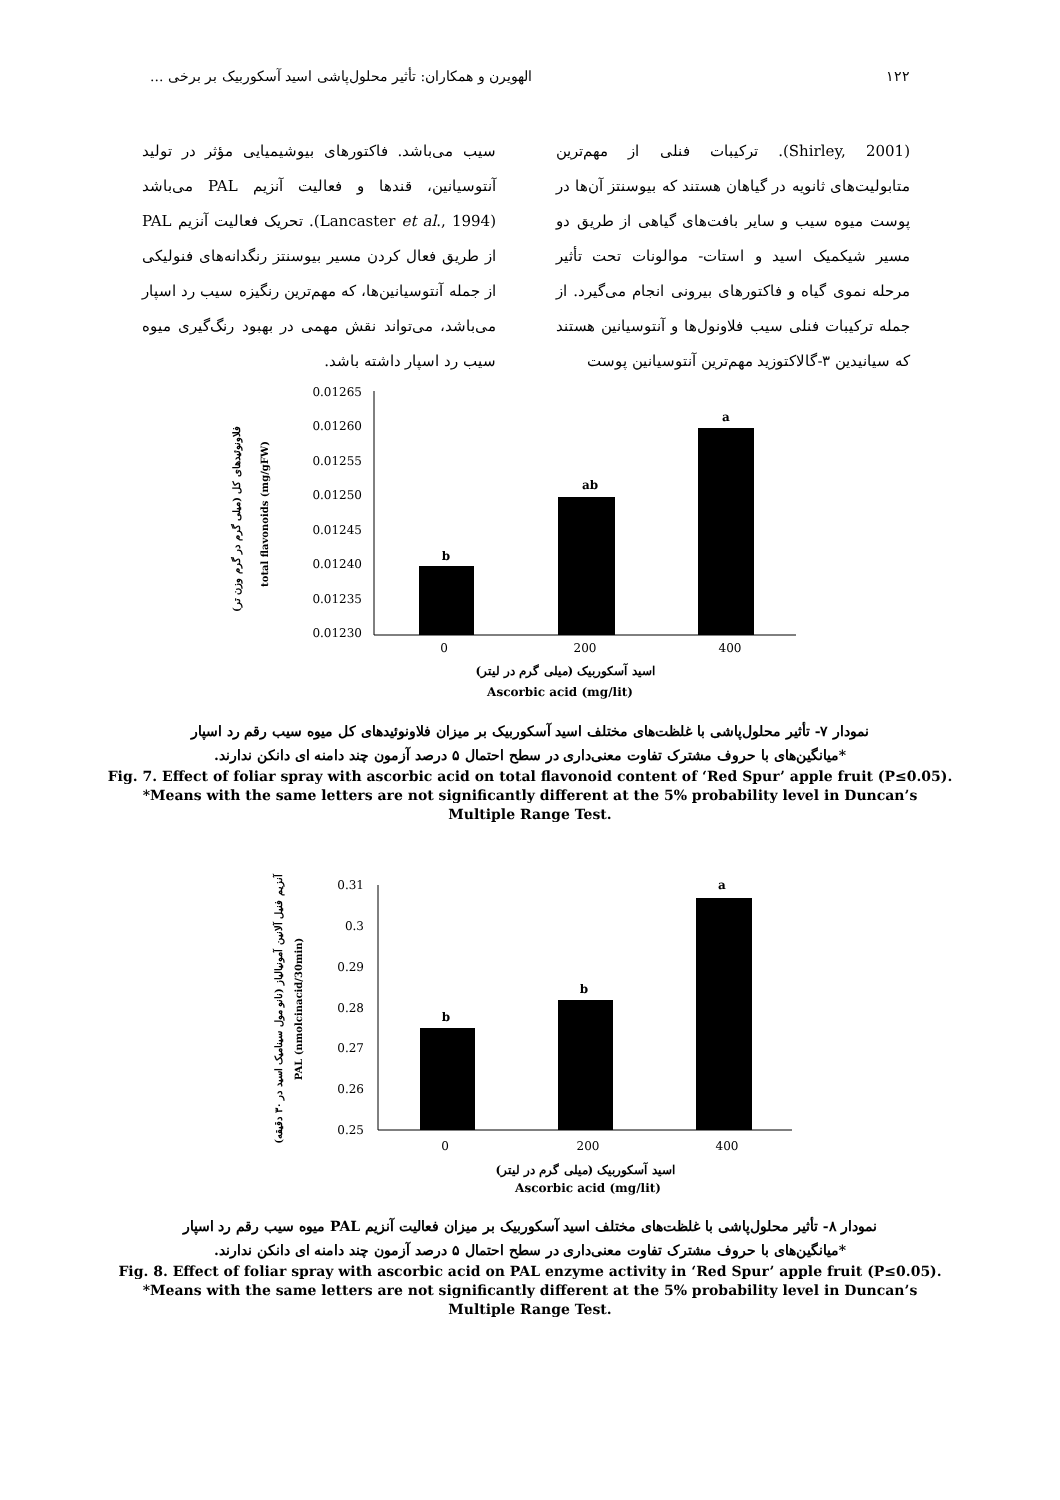۱۲۲ الهویرن و همکاران: تأثیر محلول‌پاشی اسید آسکوربیک بر برخی ...
(Shirley, 2001). ترکیبات فنلی از مهم‌ترین متابولیت‌های ثانویه در گیاهان هستند که بیوسنتز آن‌ها در پوست میوه سیب و سایر بافت‌های گیاهی از طریق دو مسیر شیکمیک اسید و استات- موالونات تحت تأثیر مرحله نموی گیاه و فاکتورهای بیرونی انجام می‌گیرد. از جمله ترکیبات فنلی سیب فلاونول‌ها و آنتوسیانین هستند که سیانیدین ۳-گالاکتوزید مهم‌ترین آنتوسیانین پوست
سیب می‌باشد. فاکتورهای بیوشیمیایی مؤثر در تولید آنتوسیانین، قندها و فعالیت آنزیم PAL می‌باشد (Lancaster et al., 1994). تحریک فعالیت آنزیم PAL از طریق فعال کردن مسیر بیوسنتز رنگدانه‌های فنولیکی از جمله آنتوسیانین‌ها، که مهم‌ترین رنگیزه سیب رد اسپار می‌باشد، می‌تواند نقش مهمی در بهبود رنگ‌گیری میوه سیب رد اسپار داشته باشد.
فلاونوئیدهای کل (میلی گرم در گرم وزن تر)
total flavonoids (mg/gFW)
0.01265
0.01260
0.01255
0.01250
0.01245
0.01240
0.01235
0.01230
b
ab
a
0
200
400
اسید آسکوربیک (میلی گرم در لیتر)
Ascorbic acid (mg/lit)
نمودار ۷- تأثیر محلول‌پاشی با غلظت‌های مختلف اسید آسکوربیک بر میزان فلاونوئیدهای کل میوه سیب رقم رد اسپار
*میانگین‌های با حروف مشترک تفاوت معنی‌داری در سطح احتمال ۵ درصد آزمون چند دامنه ای دانکن ندارند.
Fig. 7. Effect of foliar spray with ascorbic acid on total flavonoid content of ‘Red Spur’ apple fruit (P≤0.05).
*Means with the same letters are not significantly different at the 5% probability level in Duncan’s
Multiple Range Test.
آنزیم فنیل آلانین آمونیالیاز (نانو مول سینامیک اسید در ۳۰ دقیقه)
PAL (nmolcinacid/30min)
0.31
0.3
0.29
0.28
0.27
0.26
0.25
b
b
a
0
200
400
اسید آسکوربیک (میلی گرم در لیتر)
Ascorbic acid (mg/lit)
نمودار ۸- تأثیر محلول‌پاشی با غلظت‌های مختلف اسید آسکوربیک بر میزان فعالیت آنزیم PAL میوه سیب رقم رد اسپار
*میانگین‌های با حروف مشترک تفاوت معنی‌داری در سطح احتمال ۵ درصد آزمون چند دامنه ای دانکن ندارند.
Fig. 8. Effect of foliar spray with ascorbic acid on PAL enzyme activity in ‘Red Spur’ apple fruit (P≤0.05).
*Means with the same letters are not significantly different at the 5% probability level in Duncan’s
Multiple Range Test.